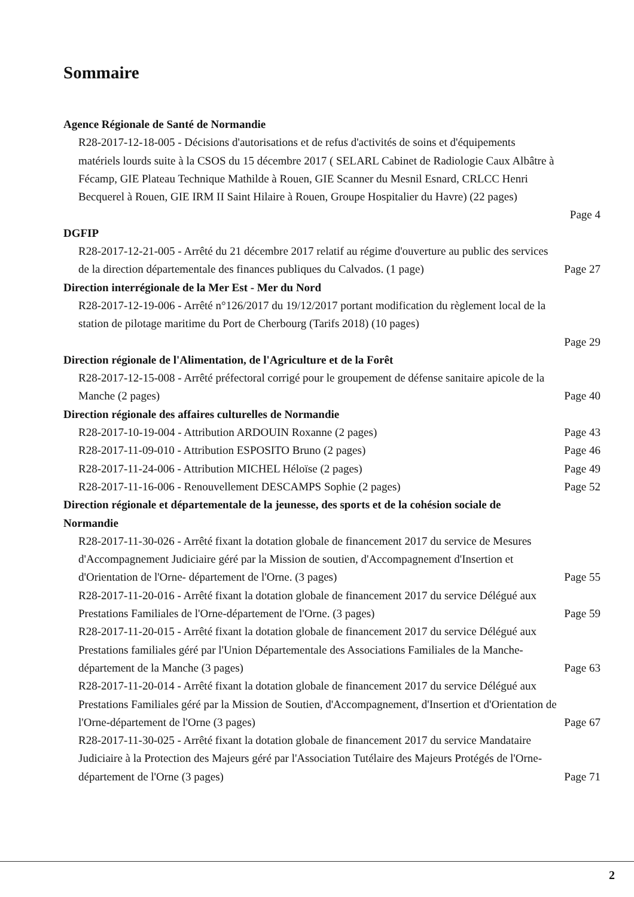Sommaire
Agence Régionale de Santé de Normandie
R28-2017-12-18-005 - Décisions d'autorisations et de refus d'activités de soins et d'équipements matériels lourds suite à la CSOS du 15 décembre 2017 ( SELARL Cabinet de Radiologie Caux Albâtre à Fécamp, GIE Plateau Technique Mathilde à Rouen, GIE Scanner du Mesnil Esnard, CRLCC Henri Becquerel à Rouen, GIE IRM II Saint Hilaire à Rouen, Groupe Hospitalier du Havre) (22 pages)
Page 4
DGFIP
R28-2017-12-21-005 - Arrêté du 21 décembre 2017 relatif au régime d'ouverture au public des services de la direction départementale des finances publiques du Calvados. (1 page)
Page 27
Direction interrégionale de la Mer Est - Mer du Nord
R28-2017-12-19-006 - Arrêté n°126/2017 du 19/12/2017 portant modification du règlement local de la station de pilotage maritime du Port de Cherbourg (Tarifs 2018) (10 pages)
Page 29
Direction régionale de l'Alimentation, de l'Agriculture et de la Forêt
R28-2017-12-15-008 - Arrêté préfectoral corrigé pour le groupement de défense sanitaire apicole de la Manche (2 pages)
Page 40
Direction régionale des affaires culturelles de Normandie
R28-2017-10-19-004 - Attribution ARDOUIN Roxanne (2 pages) Page 43
R28-2017-11-09-010 - Attribution ESPOSITO Bruno (2 pages) Page 46
R28-2017-11-24-006 - Attribution MICHEL Héloïse (2 pages) Page 49
R28-2017-11-16-006 - Renouvellement DESCAMPS Sophie (2 pages) Page 52
Direction régionale et départementale de la jeunesse, des sports et de la cohésion sociale de Normandie
R28-2017-11-30-026 - Arrêté fixant la dotation globale de financement 2017 du service de Mesures d'Accompagnement Judiciaire géré par la Mission de soutien, d'Accompagnement d'Insertion et d'Orientation de l'Orne- département de l'Orne. (3 pages)
Page 55
R28-2017-11-20-016 - Arrêté fixant la dotation globale de financement 2017 du service Délégué aux Prestations Familiales de l'Orne-département de l'Orne. (3 pages)
Page 59
R28-2017-11-20-015 - Arrêté fixant la dotation globale de financement 2017 du service Délégué aux Prestations familiales géré par l'Union Départementale des Associations Familiales de la Manche-département de la Manche (3 pages)
Page 63
R28-2017-11-20-014 - Arrêté fixant la dotation globale de financement 2017 du service Délégué aux Prestations Familiales géré par la Mission de Soutien, d'Accompagnement, d'Insertion et d'Orientation de l'Orne-département de l'Orne (3 pages)
Page 67
R28-2017-11-30-025 - Arrêté fixant la dotation globale de financement 2017 du service Mandataire Judiciaire à la Protection des Majeurs géré par l'Association Tutélaire des Majeurs Protégés de l'Orne-département de l'Orne (3 pages)
Page 71
2